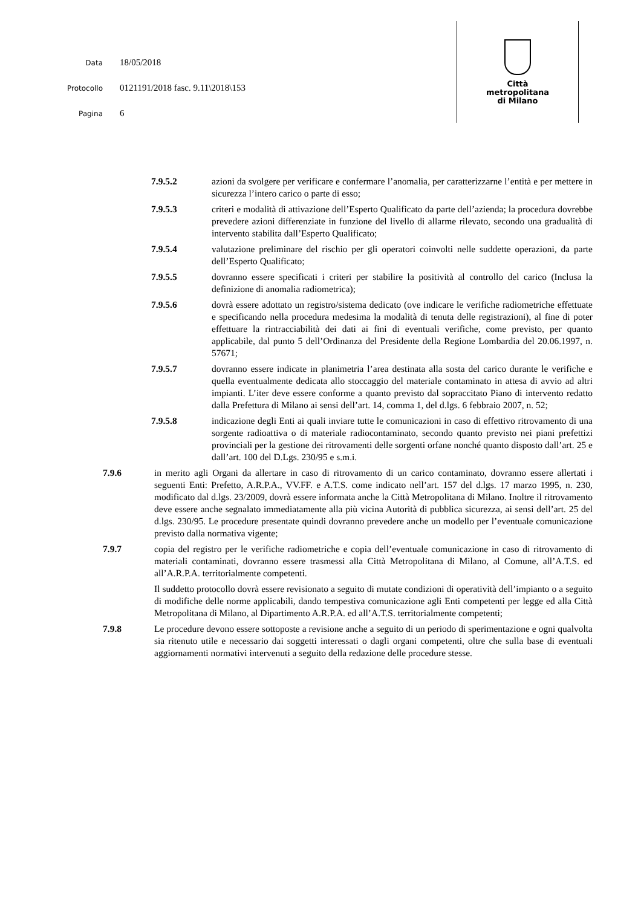Data 18/05/2018
Protocollo 0121191/2018 fasc. 9.11\2018\153
Pagina 6
Città
metropolitana
di Milano
7.9.5.2 azioni da svolgere per verificare e confermare l’anomalia, per caratterizzarne l’entità e per mettere in sicurezza l’intero carico o parte di esso;
7.9.5.3 criteri e modalità di attivazione dell’Esperto Qualificato da parte dell’azienda; la procedura dovrebbe prevedere azioni differenziate in funzione del livello di allarme rilevato, secondo una gradualità di intervento stabilita dall’Esperto Qualificato;
7.9.5.4 valutazione preliminare del rischio per gli operatori coinvolti nelle suddette operazioni, da parte dell’Esperto Qualificato;
7.9.5.5 dovranno essere specificati i criteri per stabilire la positività al controllo del carico (Inclusa la definizione di anomalia radiometrica);
7.9.5.6 dovrà essere adottato un registro/sistema dedicato (ove indicare le verifiche radiometriche effettuate e specificando nella procedura medesima la modalità di tenuta delle registrazioni), al fine di poter effettuare la rintracciabilità dei dati ai fini di eventuali verifiche, come previsto, per quanto applicabile, dal punto 5 dell’Ordinanza del Presidente della Regione Lombardia del 20.06.1997, n. 57671;
7.9.5.7 dovranno essere indicate in planimetria l’area destinata alla sosta del carico durante le verifiche e quella eventualmente dedicata allo stoccaggio del materiale contaminato in attesa di avvio ad altri impianti. L’iter deve essere conforme a quanto previsto dal sopraccitato Piano di intervento redatto dalla Prefettura di Milano ai sensi dell’art. 14, comma 1, del d.lgs. 6 febbraio 2007, n. 52;
7.9.5.8 indicazione degli Enti ai quali inviare tutte le comunicazioni in caso di effettivo ritrovamento di una sorgente radioattiva o di materiale radiocontaminato, secondo quanto previsto nei piani prefettizi provinciali per la gestione dei ritrovamenti delle sorgenti orfane nonché quanto disposto dall’art. 25 e dall’art. 100 del D.Lgs. 230/95 e s.m.i.
7.9.6 in merito agli Organi da allertare in caso di ritrovamento di un carico contaminato, dovranno essere allertati i seguenti Enti: Prefetto, A.R.P.A., VV.FF. e A.T.S. come indicato nell’art. 157 del d.lgs. 17 marzo 1995, n. 230, modificato dal d.lgs. 23/2009, dovrà essere informata anche la Città Metropolitana di Milano. Inoltre il ritrovamento deve essere anche segnalato immediatamente alla più vicina Autorità di pubblica sicurezza, ai sensi dell’art. 25 del d.lgs. 230/95. Le procedure presentate quindi dovranno prevedere anche un modello per l’eventuale comunicazione previsto dalla normativa vigente;
7.9.7 copia del registro per le verifiche radiometriche e copia dell’eventuale comunicazione in caso di ritrovamento di materiali contaminati, dovranno essere trasmessi alla Città Metropolitana di Milano, al Comune, all’A.T.S. ed all’A.R.P.A. territorialmente competenti.
Il suddetto protocollo dovrà essere revisionato a seguito di mutate condizioni di operatività dell’impianto o a seguito di modifiche delle norme applicabili, dando tempestiva comunicazione agli Enti competenti per legge ed alla Città Metropolitana di Milano, al Dipartimento A.R.P.A. ed all’A.T.S. territorialmente competenti;
7.9.8 Le procedure devono essere sottoposte a revisione anche a seguito di un periodo di sperimentazione e ogni qualvolta sia ritenuto utile e necessario dai soggetti interessati o dagli organi competenti, oltre che sulla base di eventuali aggiornamenti normativi intervenuti a seguito della redazione delle procedure stesse.